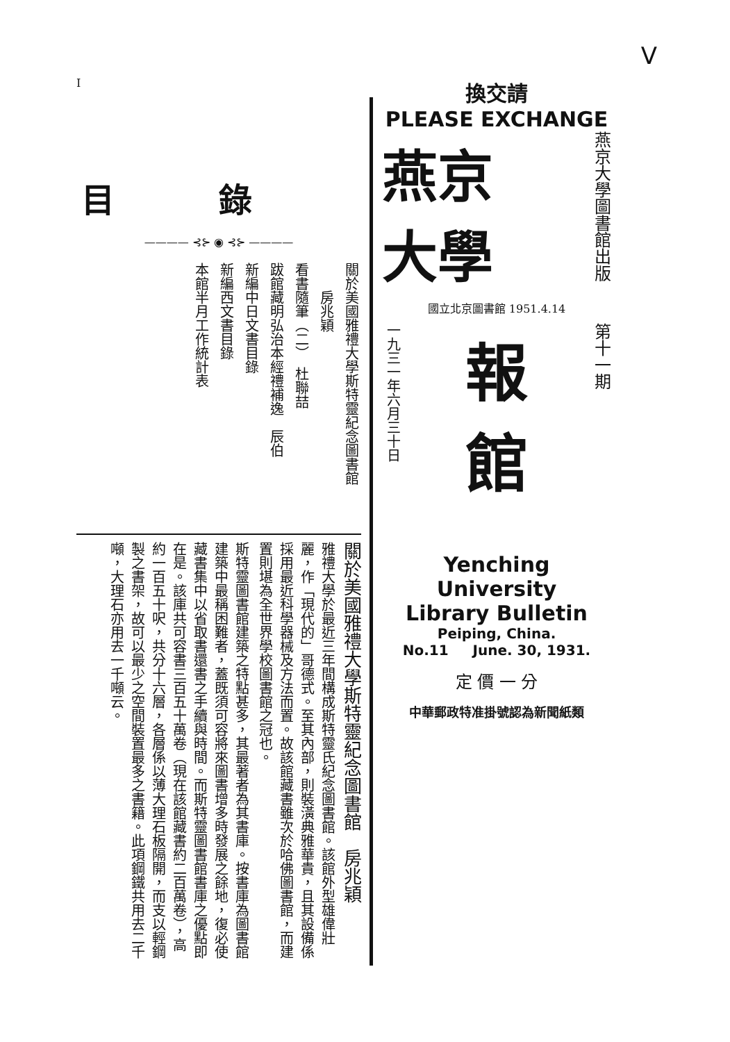V
I
目錄
———— ⊰⊱ ◉ ⊰⊱ ————
關於美國雅禮大學斯特靈紀念圖書館
　　房兆穎
看書隨筆（二）　杜聯喆
跋館藏明弘治本經禮補逸　辰伯
新編中日文書目錄
新編西文書目錄
本館半月工作統計表
關於美國雅禮大學斯特靈紀念圖書館　房兆穎
雅禮大學於最近三年間構成斯特靈氏紀念圖書館。該館外型雄偉壯麗，作「現代的」哥德式。至其內部，則裝潢典雅華貴，且其設備係採用最近科學器械及方法而置。故該館藏書雖次於哈佛圖書館，而建置則堪為全世界學校圖書館之冠也。
斯特靈圖書館建築之特點甚多，其最著者為其書庫。按書庫為圖書館建築中最稱困難者，蓋既須可容將來圖書增多時發展之餘地，復必使藏書集中以省取書還書之手續與時間。而斯特靈圖書館書庫之優點即在是。該庫共可容書三百五十萬卷（現在該館藏書約二百萬卷），高約一百五十呎，共分十六層，各層係以薄大理石板隔開，而支以輕鋼製之書架，故可以最少之空間裝置最多之書籍。此項鋼鐵共用去二千噸，大理石亦用去一千噸云。
換交請
PLEASE EXCHANGE
燕京
大學
燕京大學圖書館出版
國立北京圖書館 1951.4.14
一九三一年六月三十日
報
館
第十一期
Yenching University
Library Bulletin
Peiping, China.
No.11 June. 30, 1931.
定 價 一 分
中華郵政特准掛號認為新聞紙類